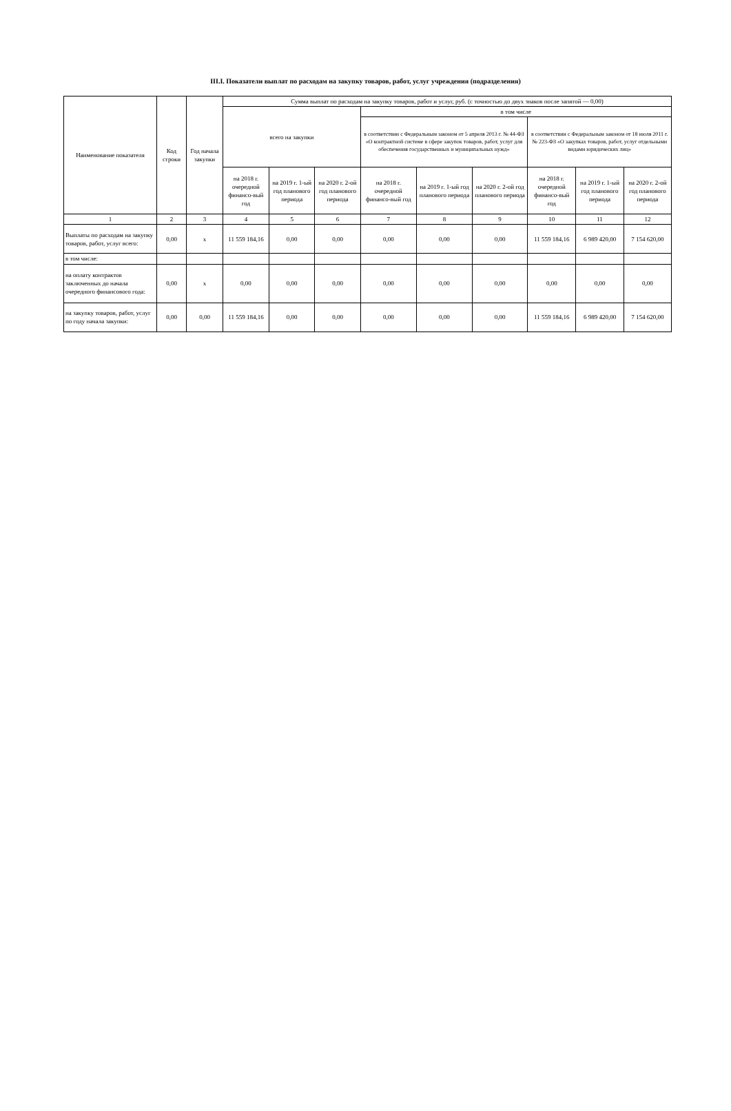III.I. Показатели выплат по расходам на закупку товаров, работ, услуг учреждения (подразделения)
| Наименование показателя | Код строки | Год начала закупки | Сумма выплат по расходам на закупку товаров, работ и услуг, руб. (с точностью до двух знаков после запятой — 0,00) | | | | | | | | |
| --- | --- | --- | --- | --- | --- | --- | --- | --- | --- | --- | --- |
| | | | всего на закупки | | | в том числе | | | | | |
| | | | | | | в соответствии с Федеральным законом от 5 апреля 2013 г. № 44-ФЗ «О контрактной системе в сфере закупок товаров, работ, услуг для обеспечения государственных и муниципальных нужд» | | | в соответствии с Федеральным законом от 18 июля 2011 г. № 223-ФЗ «О закупках товаров, работ, услуг отдельными видами юридических лиц» | | |
| | | | на 2018 г. очередной финансо-вый год | на 2019 г. 1-ый год планового периода | на 2020 г. 2-ой год планового периода | на 2018 г. очередной финансо-вый год | на 2019 г. 1-ый год планового периода | на 2020 г. 2-ой год планового периода | на 2018 г. очередной финансо-вый год | на 2019 г. 1-ый год планового периода | на 2020 г. 2-ой год планового периода |
| 1 | 2 | 3 | 4 | 5 | 6 | 7 | 8 | 9 | 10 | 11 | 12 |
| Выплаты по расходам на закупку товаров, работ, услуг всего: | 0,00 | х | 11 559 184,16 | 0,00 | 0,00 | 0,00 | 0,00 | 0,00 | 11 559 184,16 | 6 989 420,00 | 7 154 620,00 |
| в том числе: | | | | | | | | | | | |
| на оплату контрактов заключенных до начала очередного финансового года: | 0,00 | х | 0,00 | 0,00 | 0,00 | 0,00 | 0,00 | 0,00 | 0,00 | 0,00 | 0,00 |
| на закупку товаров, работ, услуг по году начала закупки: | 0,00 | 0,00 | 11 559 184,16 | 0,00 | 0,00 | 0,00 | 0,00 | 0,00 | 11 559 184,16 | 6 989 420,00 | 7 154 620,00 |